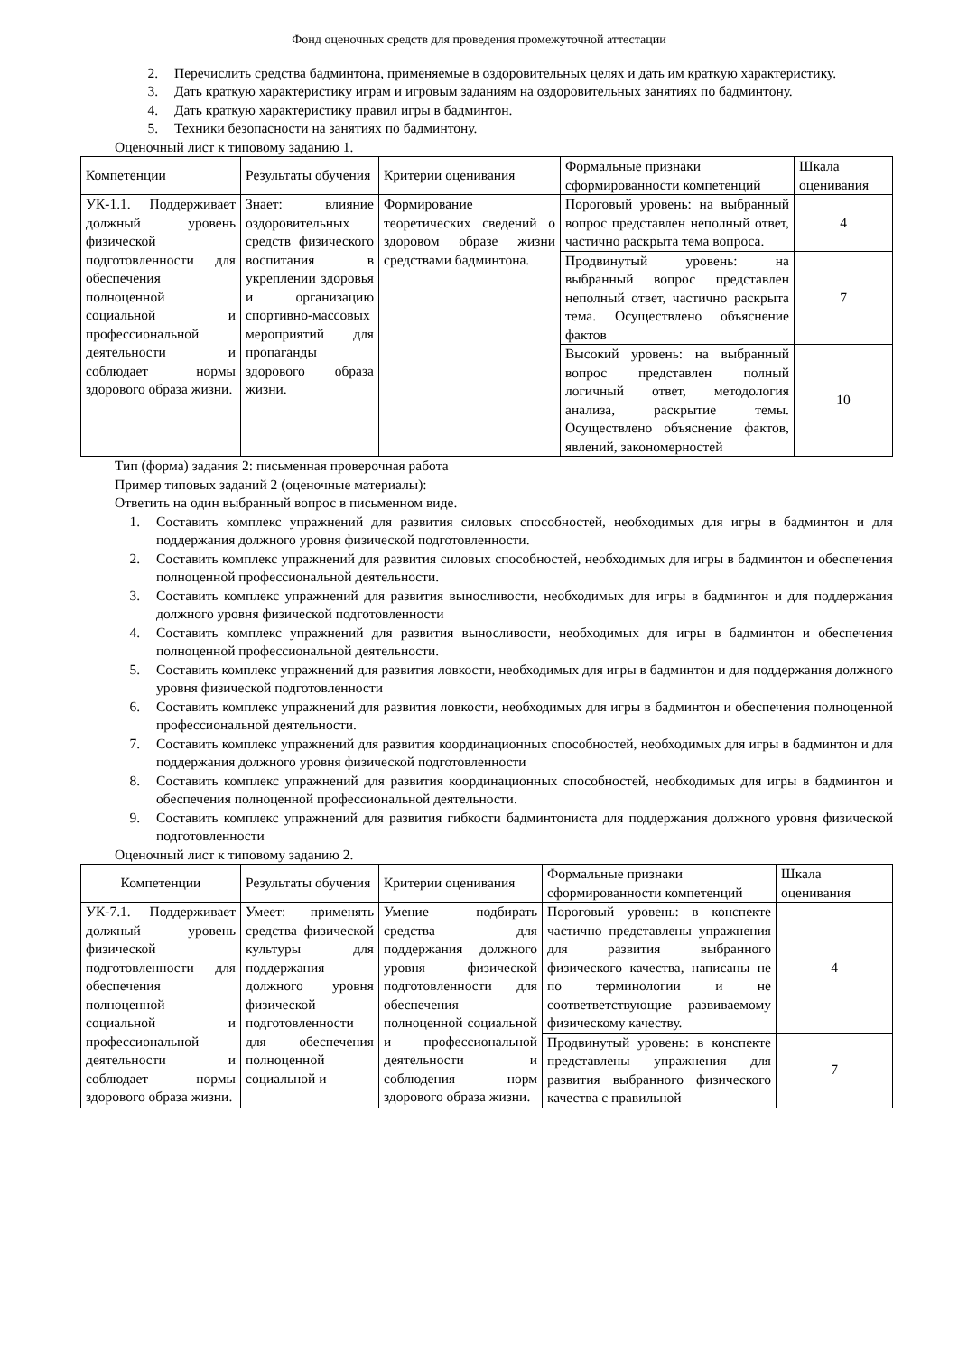Фонд оценочных средств для проведения промежуточной аттестации
2. Перечислить средства бадминтона, применяемые в оздоровительных целях и дать им краткую характеристику.
3. Дать краткую характеристику играм и игровым заданиям на оздоровительных занятиях по бадминтону.
4. Дать краткую характеристику правил игры в бадминтон.
5. Техники безопасности на занятиях по бадминтону.
Оценочный лист к типовому заданию 1.
| Компетенции | Результаты обучения | Критерии оценивания | Формальные признаки сформированности компетенций | Шкала оценивания |
| --- | --- | --- | --- | --- |
| УК-1.1. Поддерживает должный уровень физической подготовленности для обеспечения полноценной социальной и профессиональной деятельности и соблюдает нормы здорового образа жизни. | Знает: влияние оздоровительных средств физического воспитания в укреплении здоровья и организацию спортивно-массовых мероприятий для пропаганды здорового образа жизни. | Формирование теоретических сведений о здоровом образе жизни средствами бадминтона. | Пороговый уровень: на выбранный вопрос представлен неполный ответ, частично раскрыта тема вопроса. | 4 |
| | | | Продвинутый уровень: на выбранный вопрос представлен неполный ответ, частично раскрыта тема. Осуществлено объяснение фактов | 7 |
| | | | Высокий уровень: на выбранный вопрос представлен полный логичный ответ, методология анализа, раскрытие темы. Осуществлено объяснение фактов, явлений, закономерностей | 10 |
Тип (форма) задания 2: письменная проверочная работа
Пример типовых заданий 2 (оценочные материалы):
Ответить на один выбранный вопрос в письменном виде.
1. Составить комплекс упражнений для развития силовых способностей, необходимых для игры в бадминтон и для поддержания должного уровня физической подготовленности.
2. Составить комплекс упражнений для развития силовых способностей, необходимых для игры в бадминтон и обеспечения полноценной профессиональной деятельности.
3. Составить комплекс упражнений для развития выносливости, необходимых для игры в бадминтон и для поддержания должного уровня физической подготовленности
4. Составить комплекс упражнений для развития выносливости, необходимых для игры в бадминтон и обеспечения полноценной профессиональной деятельности.
5. Составить комплекс упражнений для развития ловкости, необходимых для игры в бадминтон и для поддержания должного уровня физической подготовленности
6. Составить комплекс упражнений для развития ловкости, необходимых для игры в бадминтон и обеспечения полноценной профессиональной деятельности.
7. Составить комплекс упражнений для развития координационных способностей, необходимых для игры в бадминтон и для поддержания должного уровня физической подготовленности
8. Составить комплекс упражнений для развития координационных способностей, необходимых для игры в бадминтон и обеспечения полноценной профессиональной деятельности.
9. Составить комплекс упражнений для развития гибкости бадминтониста для поддержания должного уровня физической подготовленности
Оценочный лист к типовому заданию 2.
| Компетенции | Результаты обучения | Критерии оценивания | Формальные признаки сформированности компетенций | Шкала оценивания |
| --- | --- | --- | --- | --- |
| УК-7.1. Поддерживает должный уровень физической подготовленности для обеспечения полноценной социальной и профессиональной деятельности и соблюдает нормы здорового образа жизни. | Умеет: применять средства физической культуры для поддержания должного уровня физической подготовленности для обеспечения полноценной социальной и | Умение подбирать средства для поддержания должного уровня физической подготовленности для обеспечения полноценной социальной и профессиональной деятельности и соблюдения норм здорового образа жизни. | Пороговый уровень: в конспекте частично представлены упражнения для развития выбранного физического качества, написаны не по терминологии и не соответветствующие развиваемому физическому качеству. | 4 |
| | | | Продвинутый уровень: в конспекте представлены упражнения для развития выбранного физического качества с правильной | 7 |